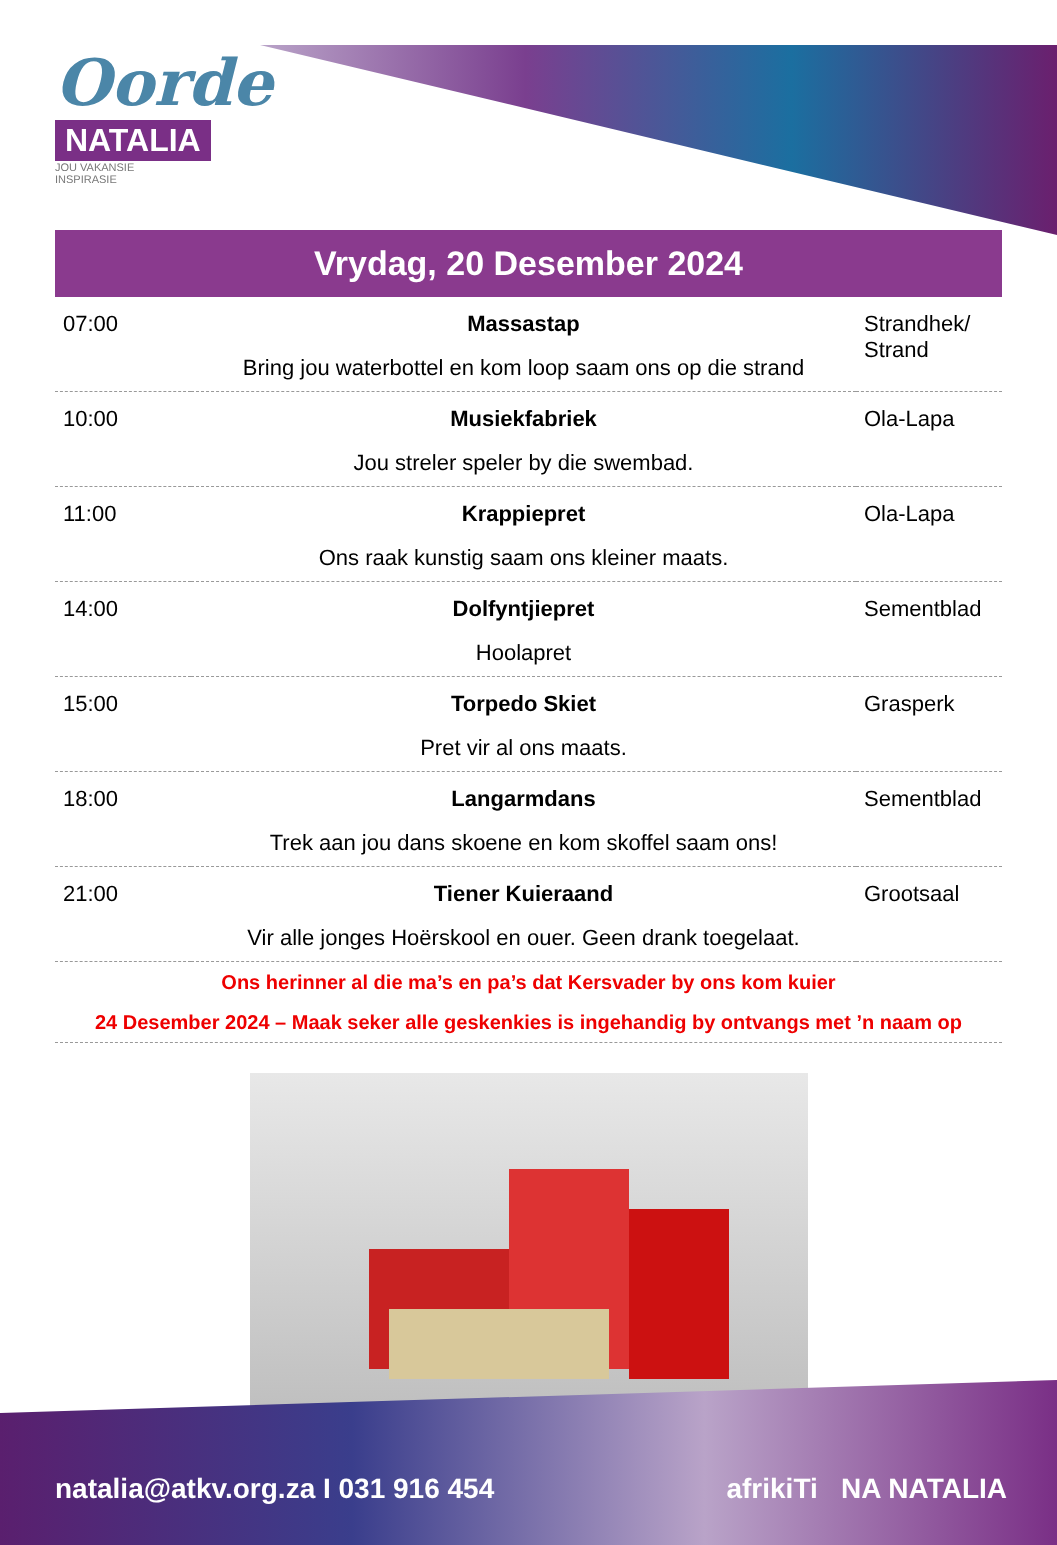Oorde
NATALIA
JOU VAKANSIE INSPIRASIE
Vrydag, 20 Desember 2024
| 07:00 | Massastap Bring jou waterbottel en kom loop saam ons op die strand | Strandhek/ Strand |
| 10:00 | Musiekfabriek Jou streler speler by die swembad. | Ola-Lapa |
| 11:00 | Krappiepret Ons raak kunstig saam ons kleiner maats. | Ola-Lapa |
| 14:00 | Dolfyntjiepret Hoolapret | Sementblad |
| 15:00 | Torpedo Skiet Pret vir al ons maats. | Grasperk |
| 18:00 | Langarmdans Trek aan jou dans skoene en kom skoffel saam ons! | Sementblad |
| 21:00 | Tiener Kuieraand Vir alle jonges Hoërskool en ouer. Geen drank toegelaat. | Grootsaal |
Ons herinner al die ma’s en pa’s dat Kersvader by ons kom kuier
24 Desember 2024 – Maak seker alle geskenkies is ingehandig by ontvangs met ’n naam op
natalia@atkv.org.za I 031 916 454
afrikiTi NA NATALIA